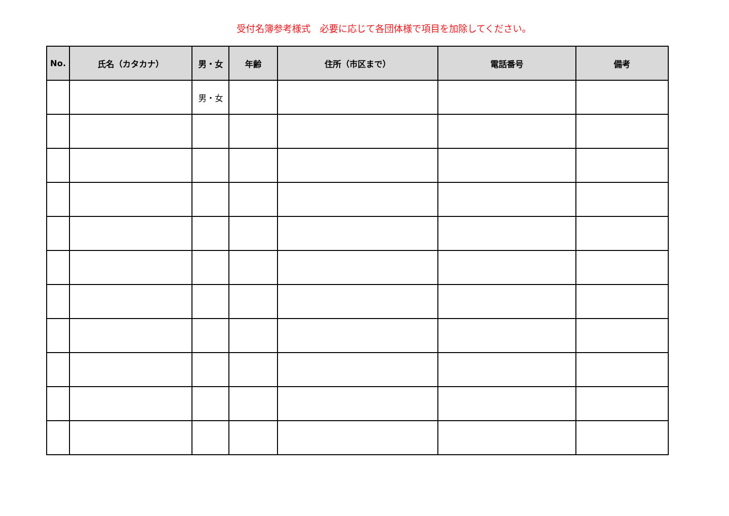受付名簿参考様式　必要に応じて各団体様で項目を加除してください。
| No. | 氏名（カタカナ） | 男・女 | 年齢 | 住所（市区まで） | 電話番号 | 備考 |
| --- | --- | --- | --- | --- | --- | --- |
| | | 男・女 | | | | |